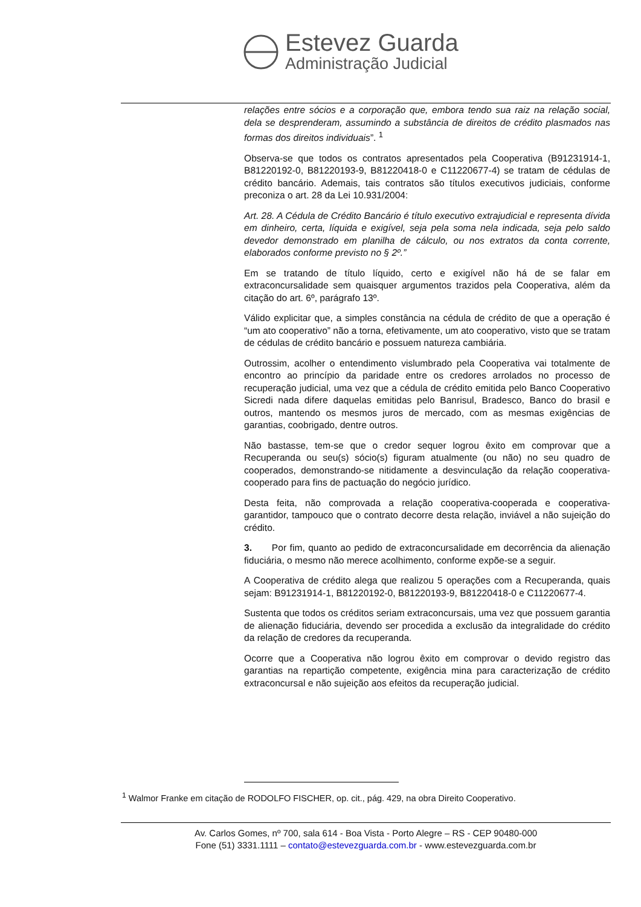Estevez Guarda
Administração Judicial
relações entre sócios e a corporação que, embora tendo sua raiz na relação social, dela se desprenderam, assumindo a substância de direitos de crédito plasmados nas formas dos direitos individuais”. <sup>1</sup>
Observa-se que todos os contratos apresentados pela Cooperativa (B91231914-1, B81220192-0, B81220193-9, B81220418-0 e C11220677-4) se tratam de cédulas de crédito bancário. Ademais, tais contratos são títulos executivos judiciais, conforme preconiza o art. 28 da Lei 10.931/2004:
Art. 28. A Cédula de Crédito Bancário é título executivo extrajudicial e representa dívida em dinheiro, certa, líquida e exigível, seja pela soma nela indicada, seja pelo saldo devedor demonstrado em planilha de cálculo, ou nos extratos da conta corrente, elaborados conforme previsto no § 2º.”
Em se tratando de título líquido, certo e exigível não há de se falar em extraconcursalidade sem quaisquer argumentos trazidos pela Cooperativa, além da citação do art. 6º, parágrafo 13º.
Válido explicitar que, a simples constância na cédula de crédito de que a operação é “um ato cooperativo” não a torna, efetivamente, um ato cooperativo, visto que se tratam de cédulas de crédito bancário e possuem natureza cambiária.
Outrossim, acolher o entendimento vislumbrado pela Cooperativa vai totalmente de encontro ao princípio da paridade entre os credores arrolados no processo de recuperação judicial, uma vez que a cédula de crédito emitida pelo Banco Cooperativo Sicredi nada difere daquelas emitidas pelo Banrisul, Bradesco, Banco do brasil e outros, mantendo os mesmos juros de mercado, com as mesmas exigências de garantias, coobrigado, dentre outros.
Não bastasse, tem-se que o credor sequer logrou êxito em comprovar que a Recuperanda ou seu(s) sócio(s) figuram atualmente (ou não) no seu quadro de cooperados, demonstrando-se nitidamente a desvinculação da relação cooperativa-cooperado para fins de pactuação do negócio jurídico.
Desta feita, não comprovada a relação cooperativa-cooperada e cooperativa-garantidor, tampouco que o contrato decorre desta relação, inviável a não sujeição do crédito.
3. Por fim, quanto ao pedido de extraconcursalidade em decorrência da alienação fiduciária, o mesmo não merece acolhimento, conforme expõe-se a seguir.
A Cooperativa de crédito alega que realizou 5 operações com a Recuperanda, quais sejam: B91231914-1, B81220192-0, B81220193-9, B81220418-0 e C11220677-4.
Sustenta que todos os créditos seriam extraconcursais, uma vez que possuem garantia de alienação fiduciária, devendo ser procedida a exclusão da integralidade do crédito da relação de credores da recuperanda.
Ocorre que a Cooperativa não logrou êxito em comprovar o devido registro das garantias na repartição competente, exigência mina para caracterização de crédito extraconcursal e não sujeição aos efeitos da recuperação judicial.
<sup>1</sup> Walmor Franke em citação de RODOLFO FISCHER, op. cit., pág. 429, na obra Direito Cooperativo.
Av. Carlos Gomes, nº 700, sala 614 - Boa Vista - Porto Alegre – RS - CEP 90480-000
Fone (51) 3331.1111 – contato@estevezguarda.com.br - www.estevezguarda.com.br